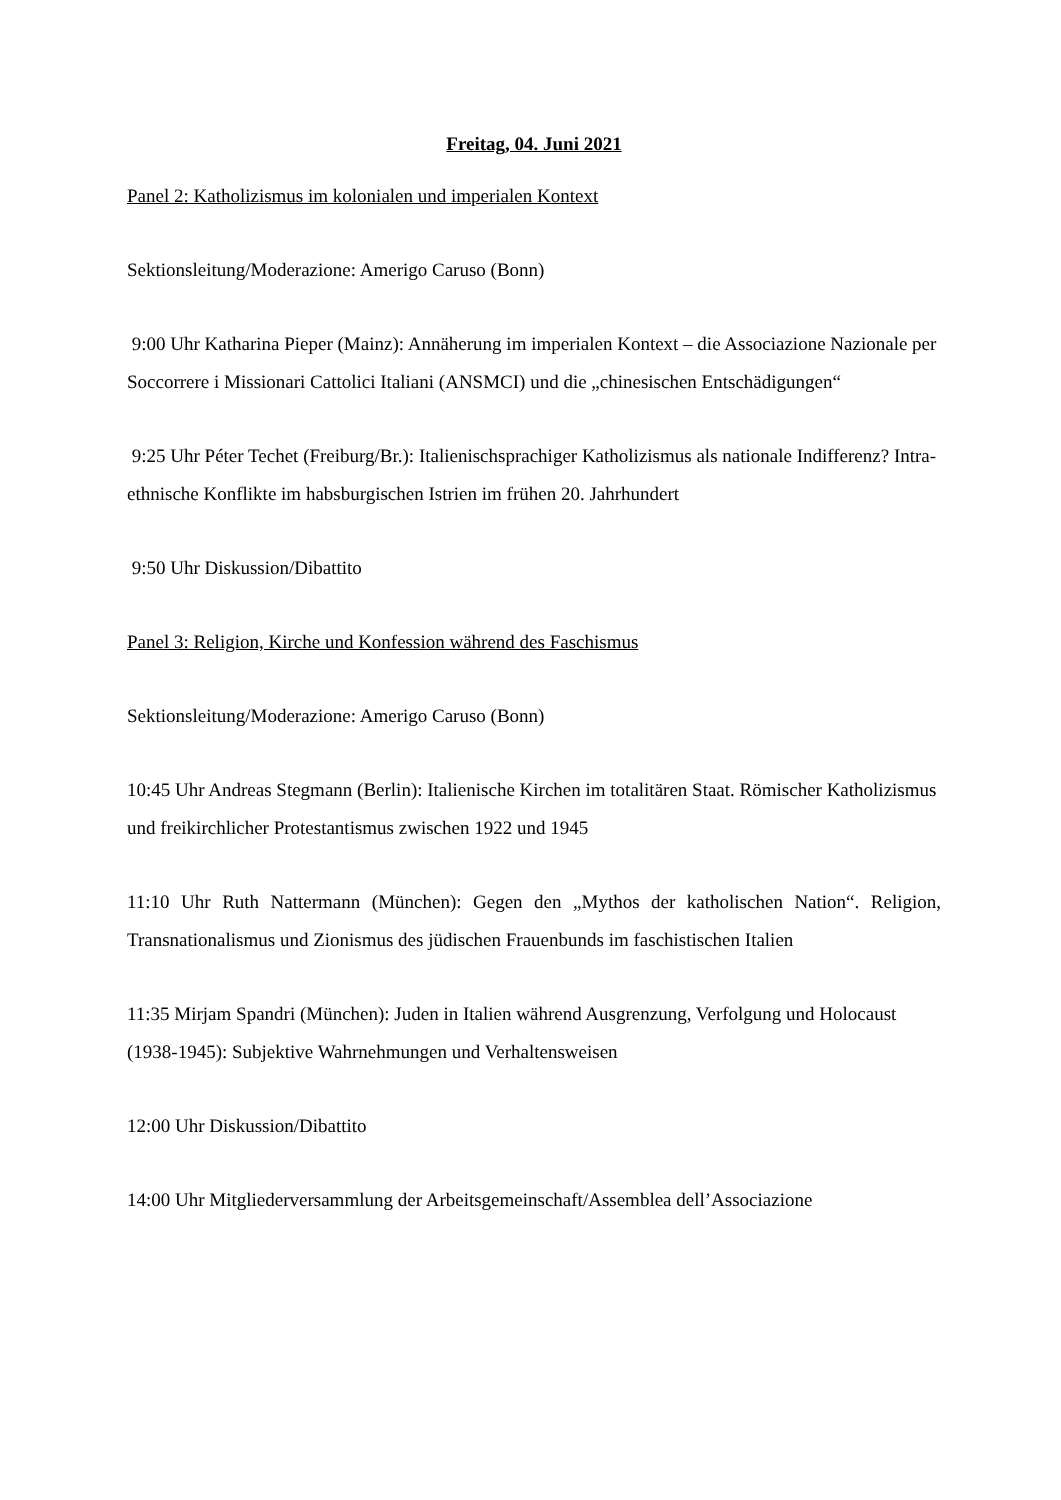Freitag, 04. Juni 2021
Panel 2: Katholizismus im kolonialen und imperialen Kontext
Sektionsleitung/Moderazione: Amerigo Caruso (Bonn)
9:00 Uhr Katharina Pieper (Mainz): Annäherung im imperialen Kontext – die Associazione Nazionale per Soccorrere i Missionari Cattolici Italiani (ANSMCI) und die „chinesischen Entschädigungen“
9:25 Uhr Péter Techet (Freiburg/Br.): Italienischsprachiger Katholizismus als nationale Indifferenz? Intra-ethnische Konflikte im habsburgischen Istrien im frühen 20. Jahrhundert
9:50 Uhr Diskussion/Dibattito
Panel 3: Religion, Kirche und Konfession während des Faschismus
Sektionsleitung/Moderazione: Amerigo Caruso (Bonn)
10:45 Uhr Andreas Stegmann (Berlin): Italienische Kirchen im totalitären Staat. Römischer Katholizismus und freikirchlicher Protestantismus zwischen 1922 und 1945
11:10 Uhr Ruth Nattermann (München): Gegen den „Mythos der katholischen Nation“. Religion, Transnationalismus und Zionismus des jüdischen Frauenbunds im faschistischen Italien
11:35 Mirjam Spandri (München): Juden in Italien während Ausgrenzung, Verfolgung und Holocaust (1938-1945): Subjektive Wahrnehmungen und Verhaltensweisen
12:00 Uhr Diskussion/Dibattito
14:00 Uhr Mitgliederversammlung der Arbeitsgemeinschaft/Assemblea dell’Associazione